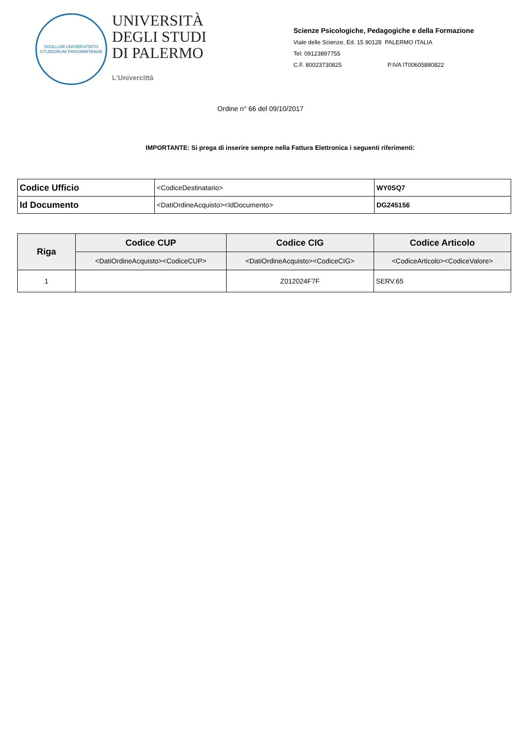SIGILLUM UNIVERSITATIS STUDIORUM PANORMITANAE
UNIVERSITÀ
DEGLI STUDI
DI PALERMO
L'Univercittà
Scienze Psicologiche, Pedagogiche e della Formazione
Viale delle Scienze, Ed. 15 90128 PALERMO ITALIA
Tel: 09123897755
C.F. 80023730825 P.IVA IT00605880822
Ordine n° 66 del 09/10/2017
IMPORTANTE: Si prega di inserire sempre nella Fattura Elettronica i seguenti riferimenti:
| Codice Ufficio | <CodiceDestinatario> | WY0SQ7 |
| Id Documento | <DatiOrdineAcquisto><IdDocumento> | DG245156 |
| Riga | Codice CUP | Codice CIG | Codice Articolo |
| --- | --- | --- | --- |
| | <DatiOrdineAcquisto><CodiceCUP> | <DatiOrdineAcquisto><CodiceCIG> | <CodiceArticolo><CodiceValore> |
| 1 | | Z012024F7F | SERV.65 |